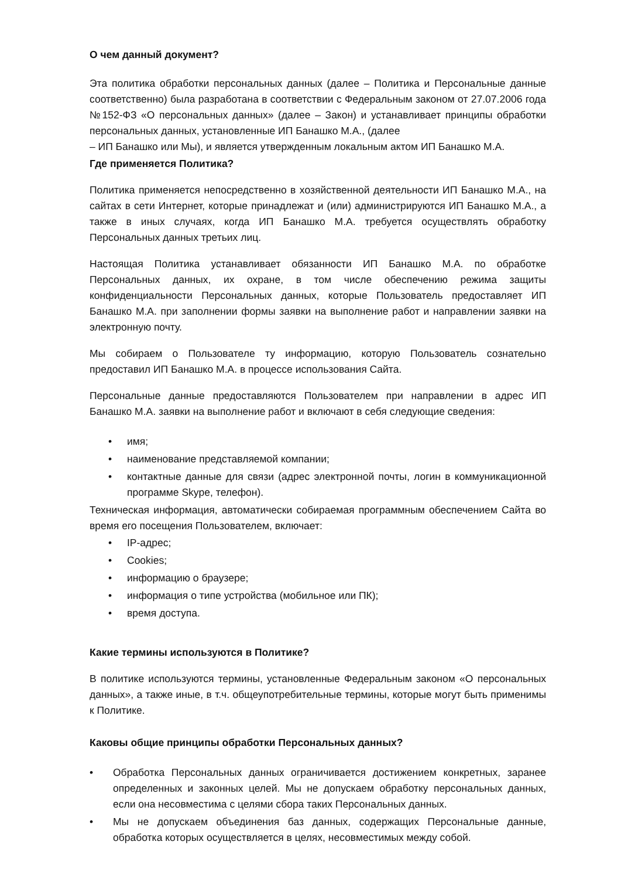О чем данный документ?
Эта политика обработки персональных данных (далее – Политика и Персональные данные соответственно) была разработана в соответствии с Федеральным законом от 27.07.2006 года №152-ФЗ «О персональных данных» (далее – Закон) и устанавливает принципы обработки персональных данных, установленные ИП Банашко М.А., (далее
– ИП Банашко или Мы), и является утвержденным локальным актом ИП Банашко М.А.
Где применяется Политика?
Политика применяется непосредственно в хозяйственной деятельности ИП Банашко М.А., на сайтах в сети Интернет, которые принадлежат и (или) администрируются ИП Банашко М.А., а также в иных случаях, когда ИП Банашко М.А. требуется осуществлять обработку Персональных данных третьих лиц.
Настоящая Политика устанавливает обязанности ИП Банашко М.А. по обработке Персональных данных, их охране, в том числе обеспечению режима защиты конфиденциальности Персональных данных, которые Пользователь предоставляет ИП Банашко М.А. при заполнении формы заявки на выполнение работ и направлении заявки на электронную почту.
Мы собираем о Пользователе ту информацию, которую Пользователь сознательно предоставил ИП Банашко М.А. в процессе использования Сайта.
Персональные данные предоставляются Пользователем при направлении в адрес ИП Банашко М.А. заявки на выполнение работ и включают в себя следующие сведения:
• имя;
• наименование представляемой компании;
• контактные данные для связи (адрес электронной почты, логин в коммуникационной программе Skype, телефон).
Техническая информация, автоматически собираемая программным обеспечением Сайта во время его посещения Пользователем, включает:
• IP-адрес;
• Cookies;
• информацию о браузере;
• информация о типе устройства (мобильное или ПК);
• время доступа.
Какие термины используются в Политике?
В политике используются термины, установленные Федеральным законом «О персональных данных», а также иные, в т.ч. общеупотребительные термины, которые могут быть применимы к Политике.
Каковы общие принципы обработки Персональных данных?
• Обработка Персональных данных ограничивается достижением конкретных, заранее определенных и законных целей. Мы не допускаем обработку персональных данных, если она несовместима с целями сбора таких Персональных данных.
• Мы не допускаем объединения баз данных, содержащих Персональные данные, обработка которых осуществляется в целях, несовместимых между собой.